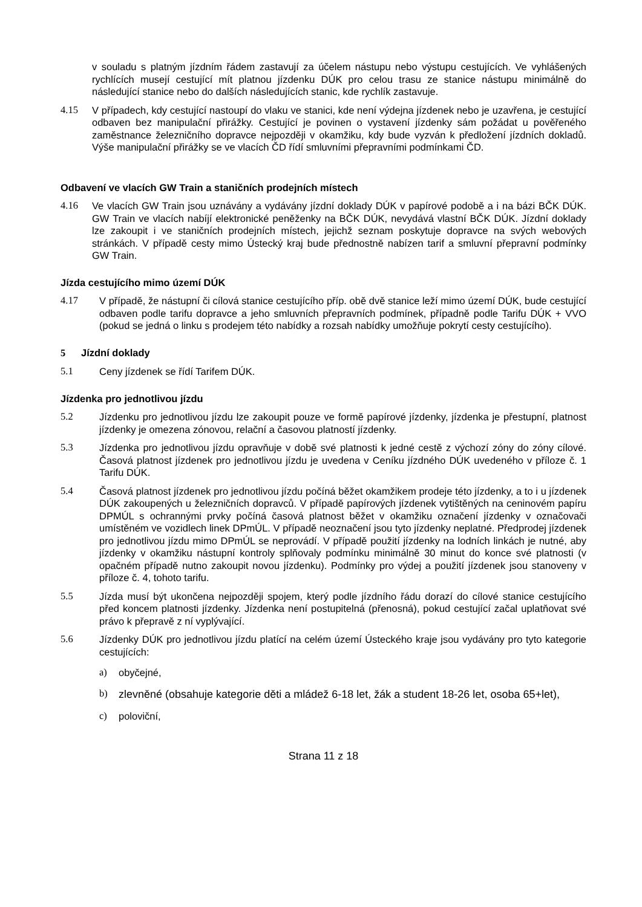v souladu s platným jízdním řádem zastavují za účelem nástupu nebo výstupu cestujících. Ve vyhlášených rychlících musejí cestující mít platnou jízdenku DÚK pro celou trasu ze stanice nástupu minimálně do následující stanice nebo do dalších následujících stanic, kde rychlík zastavuje.
4.15 V případech, kdy cestující nastoupí do vlaku ve stanici, kde není výdejna jízdenek nebo je uzavřena, je cestující odbaven bez manipulační přirážky. Cestující je povinen o vystavení jízdenky sám požádat u pověřeného zaměstnance železničního dopravce nejpozději v okamžiku, kdy bude vyzván k předložení jízdních dokladů. Výše manipulační přirážky se ve vlacích ČD řídí smluvními přepravními podmínkami ČD.
Odbavení ve vlacích GW Train a staničních prodejních místech
4.16 Ve vlacích GW Train jsou uznávány a vydávány jízdní doklady DÚK v papírové podobě a i na bázi BČK DÚK. GW Train ve vlacích nabíjí elektronické peněženky na BČK DÚK, nevydává vlastní BČK DÚK. Jízdní doklady lze zakoupit i ve staničních prodejních místech, jejichž seznam poskytuje dopravce na svých webových stránkách. V případě cesty mimo Ústecký kraj bude přednostně nabízen tarif a smluvní přepravní podmínky GW Train.
Jízda cestujícího mimo území DÚK
4.17 V případě, že nástupní či cílová stanice cestujícího příp. obě dvě stanice leží mimo území DÚK, bude cestující odbaven podle tarifu dopravce a jeho smluvních přepravních podmínek, případně podle Tarifu DÚK + VVO (pokud se jedná o linku s prodejem této nabídky a rozsah nabídky umožňuje pokrytí cesty cestujícího).
5 Jízdní doklady
5.1 Ceny jízdenek se řídí Tarifem DÚK.
Jízdenka pro jednotlivou jízdu
5.2 Jízdenku pro jednotlivou jízdu lze zakoupit pouze ve formě papírové jízdenky, jízdenka je přestupní, platnost jízdenky je omezena zónovou, relační a časovou platností jízdenky.
5.3 Jízdenka pro jednotlivou jízdu opravňuje v době své platnosti k jedné cestě z výchozí zóny do zóny cílové. Časová platnost jízdenek pro jednotlivou jízdu je uvedena v Ceníku jízdného DÚK uvedeného v příloze č. 1 Tarifu DÚK.
5.4 Časová platnost jízdenek pro jednotlivou jízdu počíná běžet okamžikem prodeje této jízdenky, a to i u jízdenek DÚK zakoupených u železničních dopravců. V případě papírových jízdenek vytištěných na ceninovém papíru DPMÚL s ochrannými prvky počíná časová platnost běžet v okamžiku označení jízdenky v označovači umístěném ve vozidlech linek DPmÚL. V případě neoznačení jsou tyto jízdenky neplatné. Předprodej jízdenek pro jednotlivou jízdu mimo DPmÚL se neprovádí. V případě použití jízdenky na lodních linkách je nutné, aby jízdenky v okamžiku nástupní kontroly splňovaly podmínku minimálně 30 minut do konce své platnosti (v opačném případě nutno zakoupit novou jízdenku). Podmínky pro výdej a použití jízdenek jsou stanoveny v příloze č. 4, tohoto tarifu.
5.5 Jízda musí být ukončena nejpozději spojem, který podle jízdního řádu dorazí do cílové stanice cestujícího před koncem platnosti jízdenky. Jízdenka není postupitelná (přenosná), pokud cestující začal uplatňovat své právo k přepravě z ní vyplývající.
5.6 Jízdenky DÚK pro jednotlivou jízdu platící na celém území Ústeckého kraje jsou vydávány pro tyto kategorie cestujících:
a) obyčejné,
b)
zlevněné (obsahuje kategorie děti a mládež 6-18 let, žák a student 18-26 let, osoba 65+let),
c) poloviční,
Strana 11 z 18